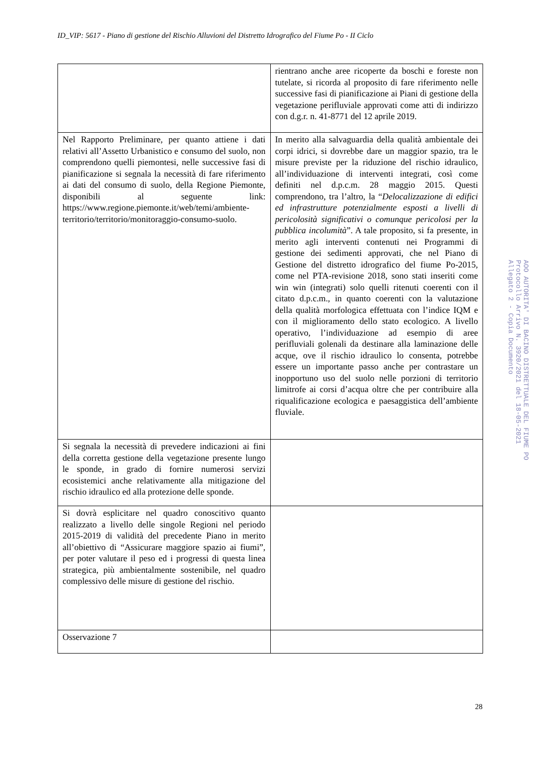ID_VIP: 5617 - Piano di gestione del Rischio Alluvioni del Distretto Idrografico del Fiume Po - II Ciclo
| | rientrano anche aree ricoperte da boschi e foreste non tutelate, si ricorda al proposito di fare riferimento nelle successive fasi di pianificazione ai Piani di gestione della vegetazione perifluviale approvati come atti di indirizzo con d.g.r. n. 41-8771 del 12 aprile 2019. |
| Nel Rapporto Preliminare, per quanto attiene i dati relativi all’Assetto Urbanistico e consumo del suolo, non comprendono quelli piemontesi, nelle successive fasi di pianificazione si segnala la necessità di fare riferimento ai dati del consumo di suolo, della Regione Piemonte, disponibili al seguente link: https://www.regione.piemonte.it/web/temi/ambiente-territorio/territorio/monitoraggio-consumo-suolo. | In merito alla salvaguardia della qualità ambientale dei corpi idrici, si dovrebbe dare un maggior spazio, tra le misure previste per la riduzione del rischio idraulico, all’individuazione di interventi integrati, così come definiti nel d.p.c.m. 28 maggio 2015. Questi comprendono, tra l’altro, la “ Delocalizzazione di edifici ed infrastrutture potenzialmente esposti a livelli di pericolosità significativi o comunque pericolosi per la pubblica incolumità ”. A tale proposito, si fa presente, in merito agli interventi contenuti nei Programmi di gestione dei sedimenti approvati, che nel Piano di Gestione del distretto idrografico del fiume Po-2015, come nel PTA-revisione 2018, sono stati inseriti come win win (integrati) solo quelli ritenuti coerenti con il citato d.p.c.m., in quanto coerenti con la valutazione della qualità morfologica effettuata con l’indice IQM e con il miglioramento dello stato ecologico. A livello operativo, l’individuazione ad esempio di aree perifluviali golenali da destinare alla laminazione delle acque, ove il rischio idraulico lo consenta, potrebbe essere un importante passo anche per contrastare un inopportuno uso del suolo nelle porzioni di territorio limitrofe ai corsi d’acqua oltre che per contribuire alla riqualificazione ecologica e paesaggistica dell’ambiente fluviale. |
| Si segnala la necessità di prevedere indicazioni ai fini della corretta gestione della vegetazione presente lungo le sponde, in grado di fornire numerosi servizi ecosistemici anche relativamente alla mitigazione del rischio idraulico ed alla protezione delle sponde. | |
| Si dovrà esplicitare nel quadro conoscitivo quanto realizzato a livello delle singole Regioni nel periodo 2015-2019 di validità del precedente Piano in merito all’obiettivo di “Assicurare maggiore spazio ai fiumi”, per poter valutare il peso ed i progressi di questa linea strategica, più ambientalmente sostenibile, nel quadro complessivo delle misure di gestione del rischio. | |
| Osservazione 7 | |
AOO AUTORITA' DI BACINO DISTRETTUALE DEL FIUME PO
Protocollo Arrivo N. 3920/2021 del 18-05-2021
Allegato 2 - Copia Documento
28